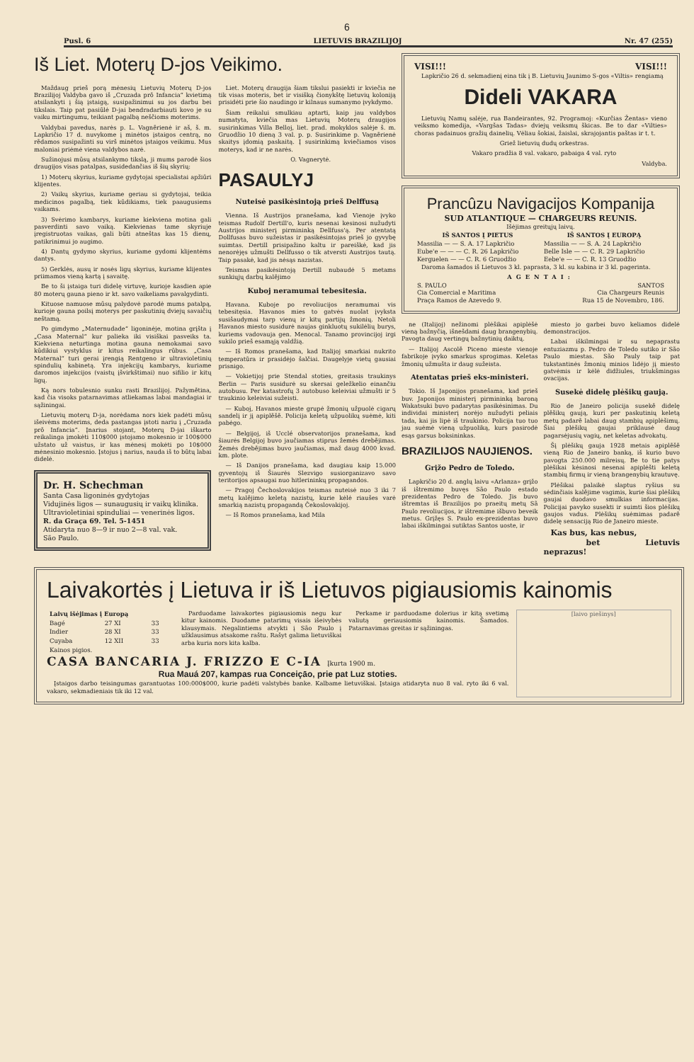6
Pusl. 6 LIETUVIS BRAZILIJOJ Nr. 47 (255)
Iš Liet. Moterų D-jos Veikimo.
Maždaug prieš porą mėnesių Lietuvių Moterų D-jos Brazilijoj Valdyba gavo iš „Cruzada prō Infancia“ kvietimą atsilankyti į šią įstaigą, susipažinimui su jos darbu bei tikslais. Taip pat pasiūlė D-jai bendradarbiauti kovo je su vaiku mirtingumu, teikiant pagalbą neščioms moterims.
Valdybai pavedus, narės p. L. Vagnērienė ir aš, š. m. Lapkričio 17 d. nuvykome į minėtos įstaigos centrą, no rēdamos susipažinti su virš minėtos įstaigos veikimu. Mus maloniai priėmė viena valdybos narė.
Sužinojusi mūsų atsilankymo tikslą, ji mums parodė šios draugijos visas patalpas, susidedančias iš šių skyrių:
1) Moterų skyrius, kuriame gydytojai specialistai apžiūri klijentes.
2) Vaikų skyrius, kuriame geriau si gydytojai, teikia medicinos pagalbą, tiek kūdikiams, tiek paaugusiems vaikams.
3) Svėrimo kambarys, kuriame kiekviena motina gali pasverdinti savo vaiką. Kiekvienas tame skyriuje įregistruotas vaikas, gali būti atneštas kas 15 dienų, patikrinimui jo augimo.
4) Dantų gydymo skyrius, kuriame gydomi klijentėms dantys.
5) Gerklės, ausų ir nosės ligų skyrius, kuriame klijentes priimamos vieną kartą į savaitę.
Be to ši įstaiga turi didelę virtuvę, kurioje kasdien apie 80 moterų gauna pieno ir kt. savo vaikeliams pavalgydinti.
Kituose namuose mūsų palydovė parodė mums patalpą, kurioje gauna poilsį moterys per paskutinių dviejų savaičių neštamą.
Po gimdymo „Maternudade“ ligoninėje, motina grįšta į „Casa Maternal“ kur palieka iki visiškai pasveiks ta. Kiekviena neturtinga motina gauna nemokamai savo kūdikiui vystyklus ir kitus reikalingus rūbus. „Casa Maternal“ turi gerai įrengią Rentgeno ir ultravioletinių spindulių kabinetą. Yra injekcijų kambarys, kuriame daromos injekcijos (vaistų įšvirkštimai) nuo sifilio ir kitų ligų.
Ką nors tobulesnio sunku rasti Brazilijoj. Pažymētina, kad čia visoks patarnavimas atliekamas labai mandagiai ir sąžiningai.
Lietuvių moterų D-ja, norėdama nors kiek padėti mūsų išeivėms moterims, deda pastangas įstoti nariu į „Cruzada prō Infancia“. Įnarius stojant, Moterų D-jai iškarto reikalinga įmokėti 110$000 įstojamo mokesnio ir 100$000 užstato už vaistus, ir kas mėnesį mokėti po 10$000 mėnesinio mokesnio. Įstojus į narius, nauda iš to būtų labai didelė.
Dr. H. Schechman
Santa Casa ligoninės gydytojas
Vidujinės ligos — sunaugusių ir vaikų klinika. Ultravioletiniai spinduliai — venerinės ligos.
R. da Graça 69. Tel. 5-1451
Atidaryta nuo 8—9 ir nuo 2—8 val. vak.
São Paulo.
Liet. Moterų draugija šiam tikslui pasiekti ir kviečia ne tik visas moteris, bet ir visišką čionykštę lietuvių koloniją prisidėti prie šio naudingo ir kilnaus sumanymo įvykdymo.
Šiam reikalui smulkiau aptarti, kaip jau valdybos numatyta, kviečia mas Lietuvių Moterų draugijos susirinkimas Villa Belloj, liet. prad. mokyklos salėje š. m. Gruodžio 10 dieną 3 val. p. p. Susirinkime p. Vagnērienė skaitys įdomią paskaitą. Į susirinkimą kviečiamos visos moterys, kad ir ne narės.
O. Vagnerytė.
PASAULYJ
Nuteisė pasikėsintoją prieš Delffusą
Vienna. Iš Austrijos pranešama, kad Vienoje įvyko teismas Rudolf Dertill'o, kuris nesenai kesinosi nužudyti Austrijos ministerį pirmininką Dellfuss'ą. Per atentatą Dollfusas buvo sužeistas ir pasikėsintojas prieš jo gyvybę suimtas. Dertill prisipažino kaltu ir pareiškė, kad jis nenorėjęs užmušti Dellfusso o tik atversti Austrijos tautą. Taip pasakė, kad jis nėsąs nazistas.
Teismas pasikėsintoją Dertill nubaudė 5 metams sunkiųjų darbų kalējimo
Kuboj neramumai tebesitesia.
Havana. Kuboje po revoliucijos neramumai vis tebesitęsia. Havanos mies to gatvės nuolat įvyksta susišaudymai tarp vienų ir kitų partijų žmonių. Netoli Havanos miesto susidurė naujas ginkluotų sukilėlių burys, kuriems vadovauja gen. Menocal. Tanamo provincijoj irgi sukilo prieš esamąją valdžią.
— Iš Romos pranešama, kad Italijoj smarkiai nukrito temperatūra ir prasidėjo šalčiai. Daugelyje vietų gausiai prisnigo.
— Vokietijoj prie Stendal stoties, greitasis traukinys Berlin — Paris susidurė su skersai geležkelio einančiu autobusu. Per katastrofų 3 autobuso keleiviai užmušti ir 5 traukinio keleiviai sužeisti.
— Kuboj, Havanos mieste grupė žmonių užpuolė cigarų sandelį ir jį apiplēšē. Policija keletą užpuolikų suėmė, kiti pabėgo.
— Belgijoj, iš Ucclé observatorijos pranešama, kad šiaurės Belgijoj buvo jaučiamas stiprus žemės drebējimas. Žemės drebējimas buvo jaučiamas, maž daug 4000 kvad. km. plote.
— Iš Danijos pranešama, kad daugiau kaip 15.000 gyventojų iš Šiaurės Slezvigo susiorganizavo savo teritorijos apsaugai nuo hitlerininkų propagandos.
— Pragoj Čechoslovakijos teismas nuteisė nuo 3 iki 7 metų kalējimo keletą nazistų, kurie kėlė riaušes varė smarkią nazistų propagandą Čekoslovakijoj.
— Iš Romos pranešama, kad Mila
VISI!!! VISI!!!
Lapkričio 26 d. sekmadienį eina tik į B. Lietuvių Jaunimo S-gos «Viltis» rengiamą
Dideli VAKARA
Lietuvių Namų salėje, rua Bandeirantes, 92. Programoj: «Kurčias Žentas» vieno veiksmo komedija, «Vargšas Tadas» dviejų veiksmų škicas. Be to dar «Vilties» choras padainuos gražių dainelių. Vėliau šokiai, žaislai, skrajojantis paštas ir t. t.
Griež lietuvių dudų orkestras.
Vakaro pradžia 8 val. vakaro, pabaiga 4 val. ryto
Valdyba.
Prancûzu Navigacijos Kompanija
SUD ATLANTIQUE — CHARGEURS REUNIS.
Išėjimas greitųjų laivų.
| IŠ SANTOS Į PIETUS | IŠ SANTOS Į EUROPĄ |
| --- | --- |
| Massilia — — S. A. 17 Lapkričio Eube'e — — — C. R. 26 Lapkričio Kerguelen — — C. R. 6 Gruodžio | Massilia — — S. A. 24 Lapkričio Belle Isle — — C. R. 29 Lapkričio Eebe'e — — C. R. 13 Gruodžio |
Daroma šamados iš Lietuvos 3 kl. paprasta, 3 kl. su kabina ir 3 kl. pagerinta.
AGENTAI:
| S. PAULO Cia Comercial e Maritima Praça Ramos de Azevedo 9. | SANTOS Cia Chargeurs Reunis Rua 15 de Novembro, 186. |
ne (Italijoj) nežinomi plėšikai apiplėšė vieną bažnyčią, išnešdami daug brangenybių. Pavogta daug vertingų bažnytinių daiktų.
— Italijoj Ascolē Piceno mieste vienoje fabrikoje įvyko smarkus sprogimas. Keletas žmonių užmušta ir daug sužeista.
Atentatas prieš eks-ministeri.
Tokio. Iš Japonijos pranešama, kad prieš buv. Japonijos ministerį pirmininką baroną Wakatsuki buvo padarytas pasikėsinimas. Du individai ministerį norėjo nužudyti peliais tada, kai jis lipė iš traukinio. Policija tuo tuo jau suėmė vieną užpuoliką, kurs pasirodė esąs garsus boksininkas.
BRAZILIJOS NAUJIENOS.
Grįžo Pedro de Toledo.
Lapkričio 20 d. anglų laivu «Arlanza» grįžo iš ištremimo buvęs São Paulo estado prezidentas Pedro de Toledo. Jis buvo ištremtas iš Brazilijos po praeitų metų Sã Paulo revoliucijos, ir ištremime išbuvo beveik metus. Grįžęs S. Paulo ex-prezidentas buvo labai iškilmingai sutiktas Santos uoste, ir
miesto jo garbei buvo keliamos didelė demonstracijos.
Labai iškilmingai ir su nepaprastu entuziazmu p. Pedro de Toledo sutiko ir São Paulo miestas. São Pauly taip pat tukstantinės žmonių minios lidėjo jį miesto gatvėmis ir kėlė didžiules, triukšmingas ovacijas.
Susekė didelę plėšikų gaują.
Rio de Janeiro policija susekē didelę plēšikų gaują, kuri per paskutinių keletą metų padarē labai daug stambių apiplėšimų. Šiai plėšikų gaujai priklausė daug pagarsėjusių vagių, net keletas advokatų.
Šį plėšikų gauja 1928 metais apiplēšē vieną Rio de Janeiro banką, iš kurio buvo pavogta 250.000 milreisų. Be to tie patys plėšikai kėsinosi nesenai apiplėšti keletą stambių firmų ir vieną brangenybių krautuvę.
Plėšikai palaikė slaptus ryšius su sėdinčiais kalējime vagimis, kurie šiai plėšikų gaujai duodavo smulkias informacijas. Policijai pavyko susekti ir suimti šios plėšikų gaujos vadus. Plėšikų suėmimas padarē didelę sensaciją Rio de Janeiro mieste.
Kas bus, kas nebus,
bet Lietuvis neprazus!
Laivakortės į Lietuva ir iš Lietuvos pigiausiomis kainomis
| Laivų išėjimas į Europą | | |
| --- | --- | --- |
| Bagé | 27 XI | 33 |
| Indier | 28 XI | 33 |
| Cuyaba | 12 XII | 33 |
| Kainos pigios. | | |
Parduodame laivakortes pigiausiomis negu kur kitur kainomis. Duodame patarimų visais išeivybės klausymais. Negalintiems atvykti į São Paulo į užklausimus atsakome raštu. Rašyt galima lietuviškai arba kuria nors kita kalba.
Perkame ir parduodame dolerius ir kitą svetimą valiutą geriausiomis kainomis. Šamados. Patarnavimas greitas ir sąžiningas.
CASA BANCARIA J. FRIZZO E C-IA Įkurta 1900 m.
Rua Mauá 207, kampas rua Conceiçāo, prie pat Luz stoties.
Įstaigos darbo teisingumas garantuotas 100:000$000, kurie padėti valstybės banke. Kalbame lietuviškai. Įstaiga atidaryta nuo 8 val. ryto iki 6 val. vakaro, sekmadieniais tik iki 12 val.
[laivo piešinys]